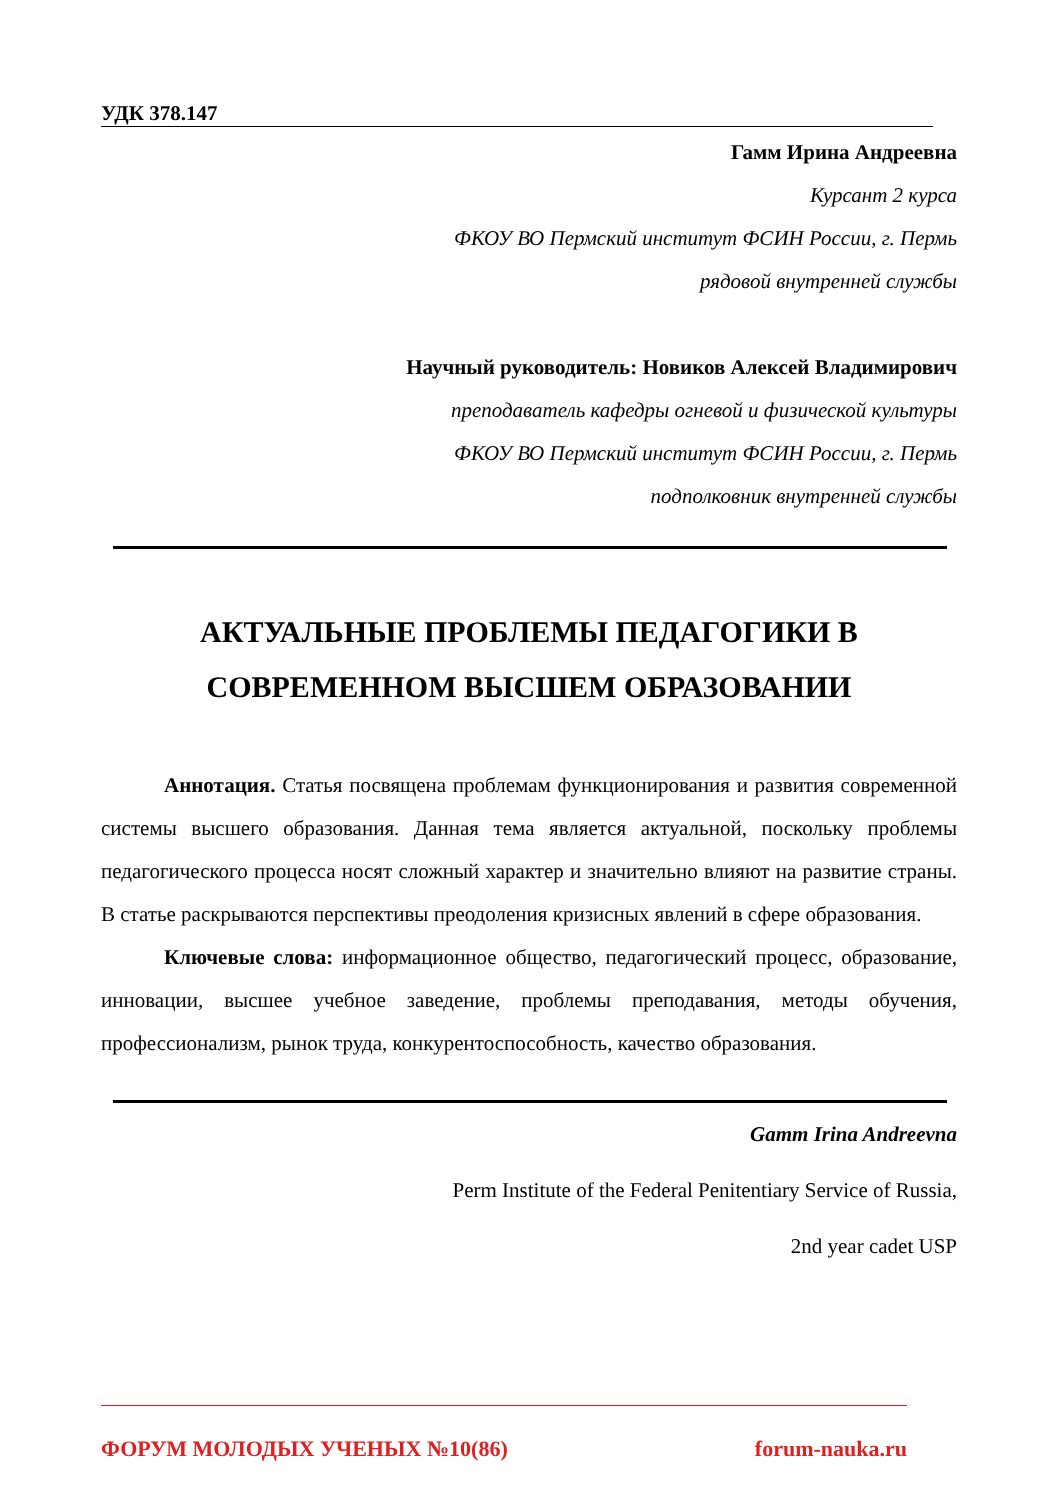УДК 378.147
Гамм Ирина Андреевна
Курсант 2 курса
ФКОУ ВО Пермский институт ФСИН России, г. Пермь
рядовой внутренней службы
Научный руководитель: Новиков Алексей Владимирович
преподаватель кафедры огневой и физической культуры
ФКОУ ВО Пермский институт ФСИН России, г. Пермь
подполковник внутренней службы
АКТУАЛЬНЫЕ ПРОБЛЕМЫ ПЕДАГОГИКИ В
СОВРЕМЕННОМ ВЫСШЕМ ОБРАЗОВАНИИ
Аннотация. Статья посвящена проблемам функционирования и развития современной системы высшего образования. Данная тема является актуальной, поскольку проблемы педагогического процесса носят сложный характер и значительно влияют на развитие страны. В статье раскрываются перспективы преодоления кризисных явлений в сфере образования.
Ключевые слова: информационное общество, педагогический процесс, образование, инновации, высшее учебное заведение, проблемы преподавания, методы обучения, профессионализм, рынок труда, конкурентоспособность, качество образования.
Gamm Irina Andreevna
Perm Institute of the Federal Penitentiary Service of Russia,
2nd year cadet USP
ФОРУМ МОЛОДЫХ УЧЕНЫХ №10(86) forum-nauka.ru